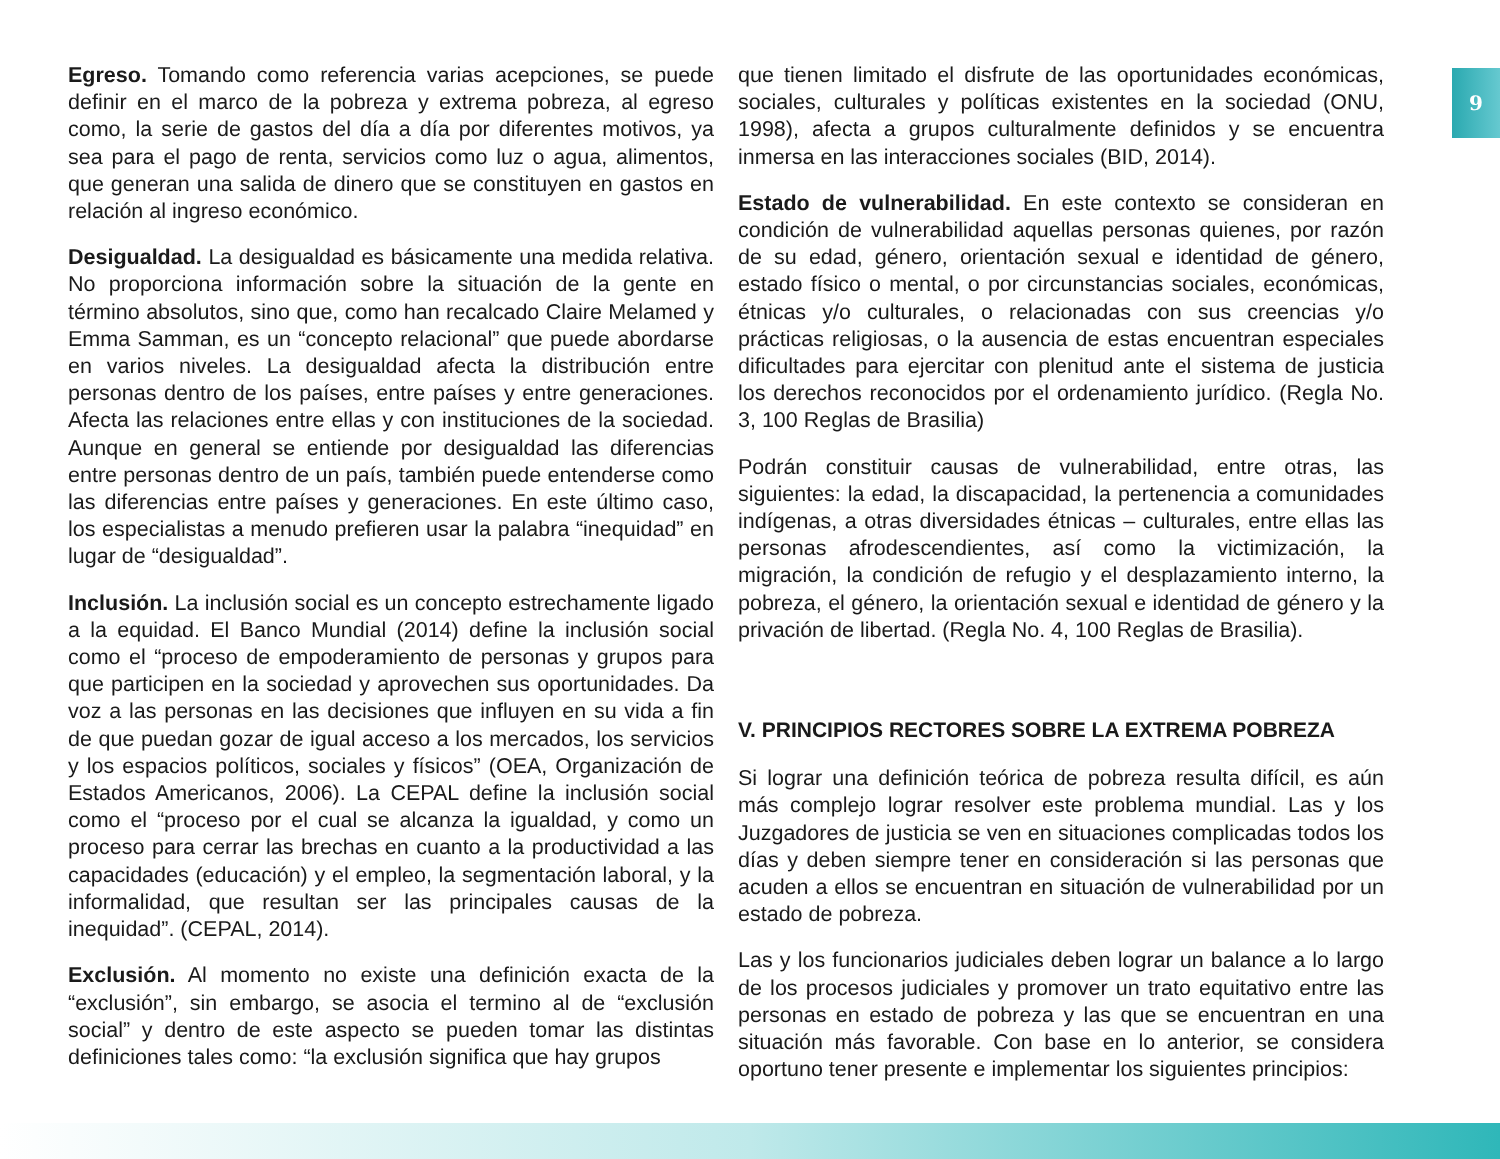9
Egreso. Tomando como referencia varias acepciones, se puede definir en el marco de la pobreza y extrema pobreza, al egreso como, la serie de gastos del día a día por diferentes motivos, ya sea para el pago de renta, servicios como luz o agua, alimentos, que generan una salida de dinero que se constituyen en gastos en relación al ingreso económico.
Desigualdad. La desigualdad es básicamente una medida relativa. No proporciona información sobre la situación de la gente en término absolutos, sino que, como han recalcado Claire Melamed y Emma Samman, es un “concepto relacional” que puede abordarse en varios niveles. La desigualdad afecta la distribución entre personas dentro de los países, entre países y entre generaciones. Afecta las relaciones entre ellas y con instituciones de la sociedad. Aunque en general se entiende por desigualdad las diferencias entre personas dentro de un país, también puede entenderse como las diferencias entre países y generaciones. En este último caso, los especialistas a menudo prefieren usar la palabra “inequidad” en lugar de “desigualdad”.
Inclusión. La inclusión social es un concepto estrechamente ligado a la equidad. El Banco Mundial (2014) define la inclusión social como el “proceso de empoderamiento de personas y grupos para que participen en la sociedad y aprovechen sus oportunidades. Da voz a las personas en las decisiones que influyen en su vida a fin de que puedan gozar de igual acceso a los mercados, los servicios y los espacios políticos, sociales y físicos” (OEA, Organización de Estados Americanos, 2006). La CEPAL define la inclusión social como el “proceso por el cual se alcanza la igualdad, y como un proceso para cerrar las brechas en cuanto a la productividad a las capacidades (educación) y el empleo, la segmentación laboral, y la informalidad, que resultan ser las principales causas de la inequidad”. (CEPAL, 2014).
Exclusión. Al momento no existe una definición exacta de la “exclusión”, sin embargo, se asocia el termino al de “exclusión social” y dentro de este aspecto se pueden tomar las distintas definiciones tales como: “la exclusión significa que hay grupos
que tienen limitado el disfrute de las oportunidades económicas, sociales, culturales y políticas existentes en la sociedad (ONU, 1998), afecta a grupos culturalmente definidos y se encuentra inmersa en las interacciones sociales (BID, 2014).
Estado de vulnerabilidad. En este contexto se consideran en condición de vulnerabilidad aquellas personas quienes, por razón de su edad, género, orientación sexual e identidad de género, estado físico o mental, o por circunstancias sociales, económicas, étnicas y/o culturales, o relacionadas con sus creencias y/o prácticas religiosas, o la ausencia de estas encuentran especiales dificultades para ejercitar con plenitud ante el sistema de justicia los derechos reconocidos por el ordenamiento jurídico. (Regla No. 3, 100 Reglas de Brasilia)
Podrán constituir causas de vulnerabilidad, entre otras, las siguientes: la edad, la discapacidad, la pertenencia a comunidades indígenas, a otras diversidades étnicas – culturales, entre ellas las personas afrodescendientes, así como la victimización, la migración, la condición de refugio y el desplazamiento interno, la pobreza, el género, la orientación sexual e identidad de género y la privación de libertad. (Regla No. 4, 100 Reglas de Brasilia).
V. PRINCIPIOS RECTORES SOBRE LA EXTREMA POBREZA
Si lograr una definición teórica de pobreza resulta difícil, es aún más complejo lograr resolver este problema mundial. Las y los Juzgadores de justicia se ven en situaciones complicadas todos los días y deben siempre tener en consideración si las personas que acuden a ellos se encuentran en situación de vulnerabilidad por un estado de pobreza.
Las y los funcionarios judiciales deben lograr un balance a lo largo de los procesos judiciales y promover un trato equitativo entre las personas en estado de pobreza y las que se encuentran en una situación más favorable. Con base en lo anterior, se considera oportuno tener presente e implementar los siguientes principios: